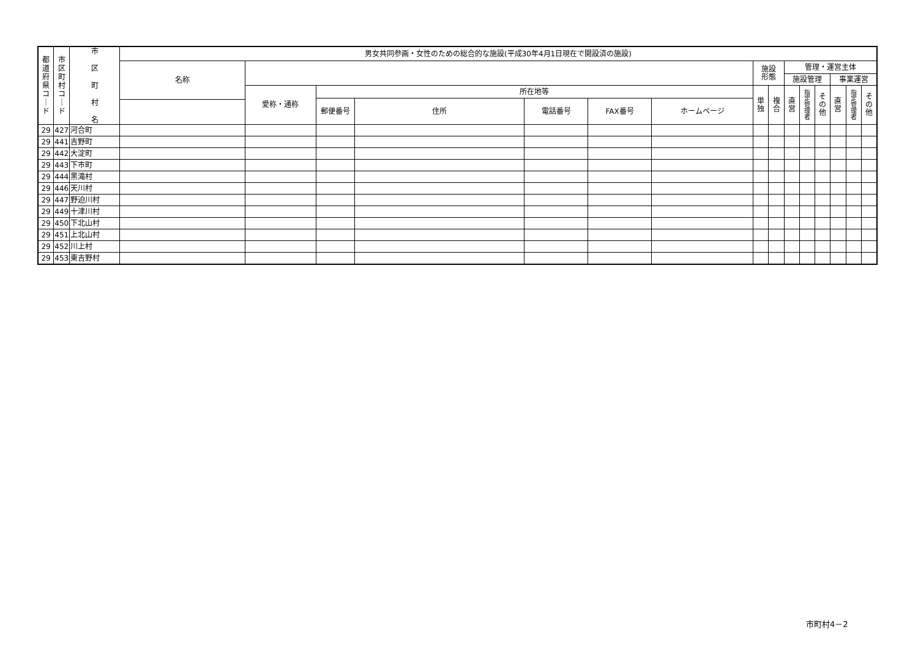| 都 道 府 県 コ ｜ ド | 市 区 町 村 コ ｜ ド | 市 区 町 村 名 | 男女共同参画・女性のための総合的な施設(平成30年4月1日現在で開設済の施設) | | | | | | | | | | | | | | |
| --- | --- | --- | --- | --- | --- | --- | --- | --- | --- | --- | --- | --- | --- | --- | --- | --- | --- |
| | | | 名称 | | | | | | | 施設 形態 | | 管理・運営主体 | | | | | |
| | | | | | | | | | | | | 施設管理 | | | 事業運営 | | |
| | | | | 愛称・通称 | 所在地等 | | | | | 単 独 | 複 合 | 直 営 | 指 定 管 理 者 | そ の 他 | 直 営 | 指 定 管 理 者 | そ の 他 |
| | | | | | 郵便番号 | 住所 | 電話番号 | FAX番号 | ホームページ | | | | | | | | |
| 29 | 427 | 河合町 | | | | | | | | | | | | | | | |
| 29 | 441 | 吉野町 | | | | | | | | | | | | | | | |
| 29 | 442 | 大淀町 | | | | | | | | | | | | | | | |
| 29 | 443 | 下市町 | | | | | | | | | | | | | | | |
| 29 | 444 | 黒滝村 | | | | | | | | | | | | | | | |
| 29 | 446 | 天川村 | | | | | | | | | | | | | | | |
| 29 | 447 | 野迫川村 | | | | | | | | | | | | | | | |
| 29 | 449 | 十津川村 | | | | | | | | | | | | | | | |
| 29 | 450 | 下北山村 | | | | | | | | | | | | | | | |
| 29 | 451 | 上北山村 | | | | | | | | | | | | | | | |
| 29 | 452 | 川上村 | | | | | | | | | | | | | | | |
| 29 | 453 | 東吉野村 | | | | | | | | | | | | | | | |
市町村4－2